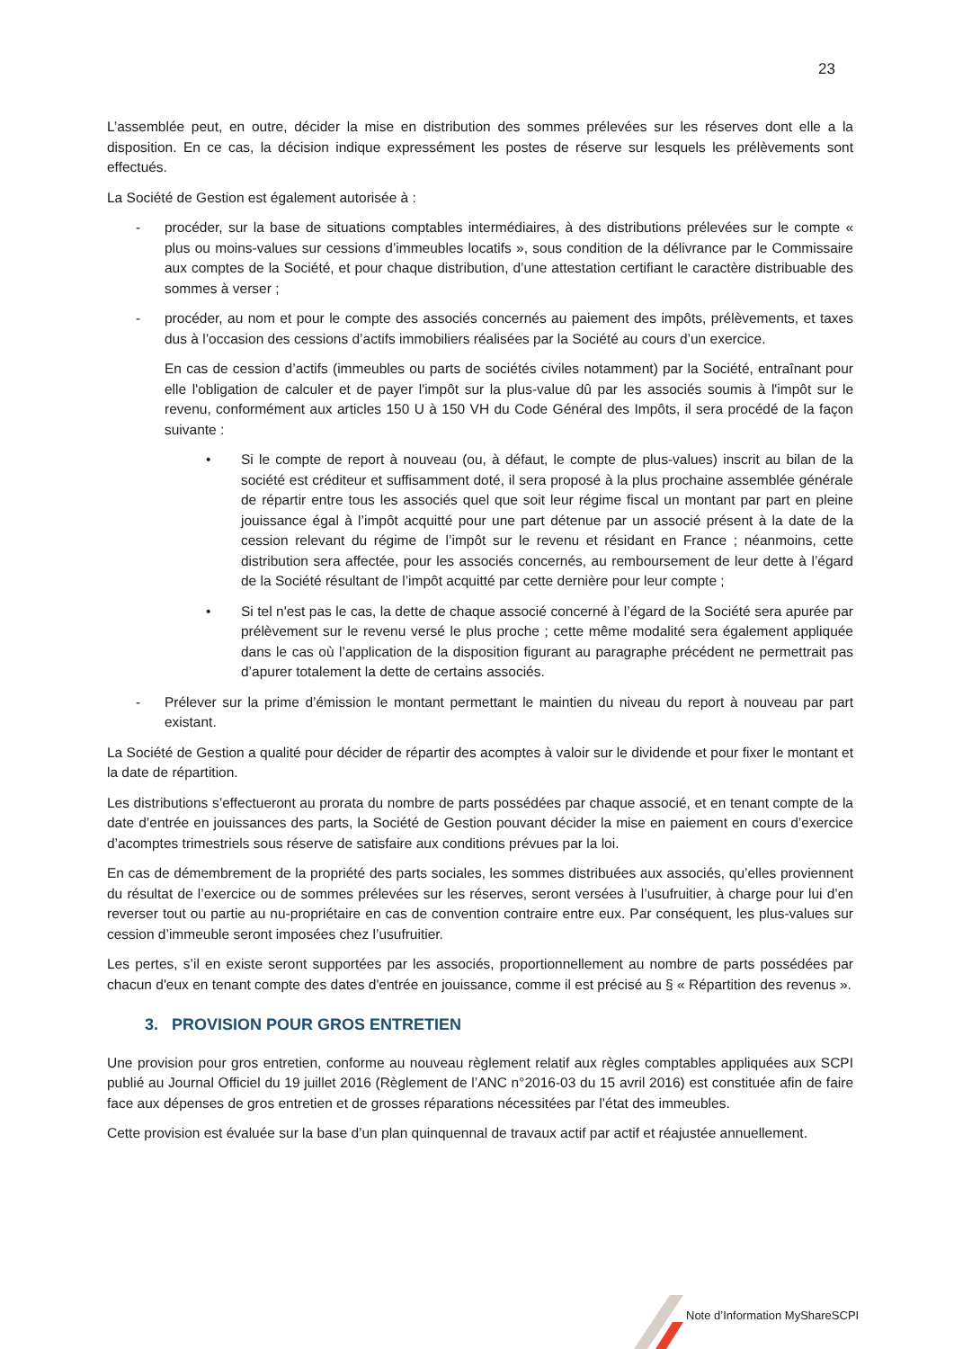23
L’assemblée peut, en outre, décider la mise en distribution des sommes prélevées sur les réserves dont elle a la disposition. En ce cas, la décision indique expressément les postes de réserve sur lesquels les prélèvements sont effectués.
La Société de Gestion est également autorisée à :
- procéder, sur la base de situations comptables intermédiaires, à des distributions prélevées sur le compte « plus ou moins-values sur cessions d’immeubles locatifs », sous condition de la délivrance par le Commissaire aux comptes de la Société, et pour chaque distribution, d’une attestation certifiant le caractère distribuable des sommes à verser ;
- procéder, au nom et pour le compte des associés concernés au paiement des impôts, prélèvements, et taxes dus à l’occasion des cessions d’actifs immobiliers réalisées par la Société au cours d’un exercice.
En cas de cession d’actifs (immeubles ou parts de sociétés civiles notamment) par la Société, entraînant pour elle l'obligation de calculer et de payer l'impôt sur la plus-value dû par les associés soumis à l'impôt sur le revenu, conformément aux articles 150 U à 150 VH du Code Général des Impôts, il sera procédé de la façon suivante :
• Si le compte de report à nouveau (ou, à défaut, le compte de plus-values) inscrit au bilan de la société est créditeur et suffisamment doté, il sera proposé à la plus prochaine assemblée générale de répartir entre tous les associés quel que soit leur régime fiscal un montant par part en pleine jouissance égal à l’impôt acquitté pour une part détenue par un associé présent à la date de la cession relevant du régime de l’impôt sur le revenu et résidant en France ; néanmoins, cette distribution sera affectée, pour les associés concernés, au remboursement de leur dette à l’égard de la Société résultant de l’impôt acquitté par cette dernière pour leur compte ;
• Si tel n'est pas le cas, la dette de chaque associé concerné à l’égard de la Société sera apurée par prélèvement sur le revenu versé le plus proche ; cette même modalité sera également appliquée dans le cas où l’application de la disposition figurant au paragraphe précédent ne permettrait pas d’apurer totalement la dette de certains associés.
- Prélever sur la prime d’émission le montant permettant le maintien du niveau du report à nouveau par part existant.
La Société de Gestion a qualité pour décider de répartir des acomptes à valoir sur le dividende et pour fixer le montant et la date de répartition.
Les distributions s’effectueront au prorata du nombre de parts possédées par chaque associé, et en tenant compte de la date d’entrée en jouissances des parts, la Société de Gestion pouvant décider la mise en paiement en cours d’exercice d’acomptes trimestriels sous réserve de satisfaire aux conditions prévues par la loi.
En cas de démembrement de la propriété des parts sociales, les sommes distribuées aux associés, qu’elles proviennent du résultat de l’exercice ou de sommes prélevées sur les réserves, seront versées à l’usufruitier, à charge pour lui d’en reverser tout ou partie au nu-propriétaire en cas de convention contraire entre eux. Par conséquent, les plus-values sur cession d’immeuble seront imposées chez l’usufruitier.
Les pertes, s’il en existe seront supportées par les associés, proportionnellement au nombre de parts possédées par chacun d'eux en tenant compte des dates d'entrée en jouissance, comme il est précisé au § « Répartition des revenus ».
3. PROVISION POUR GROS ENTRETIEN
Une provision pour gros entretien, conforme au nouveau règlement relatif aux règles comptables appliquées aux SCPI publié au Journal Officiel du 19 juillet 2016 (Règlement de l’ANC n°2016-03 du 15 avril 2016) est constituée afin de faire face aux dépenses de gros entretien et de grosses réparations nécessitées par l’état des immeubles.
Cette provision est évaluée sur la base d’un plan quinquennal de travaux actif par actif et réajustée annuellement.
Note d’Information MyShareSCPI